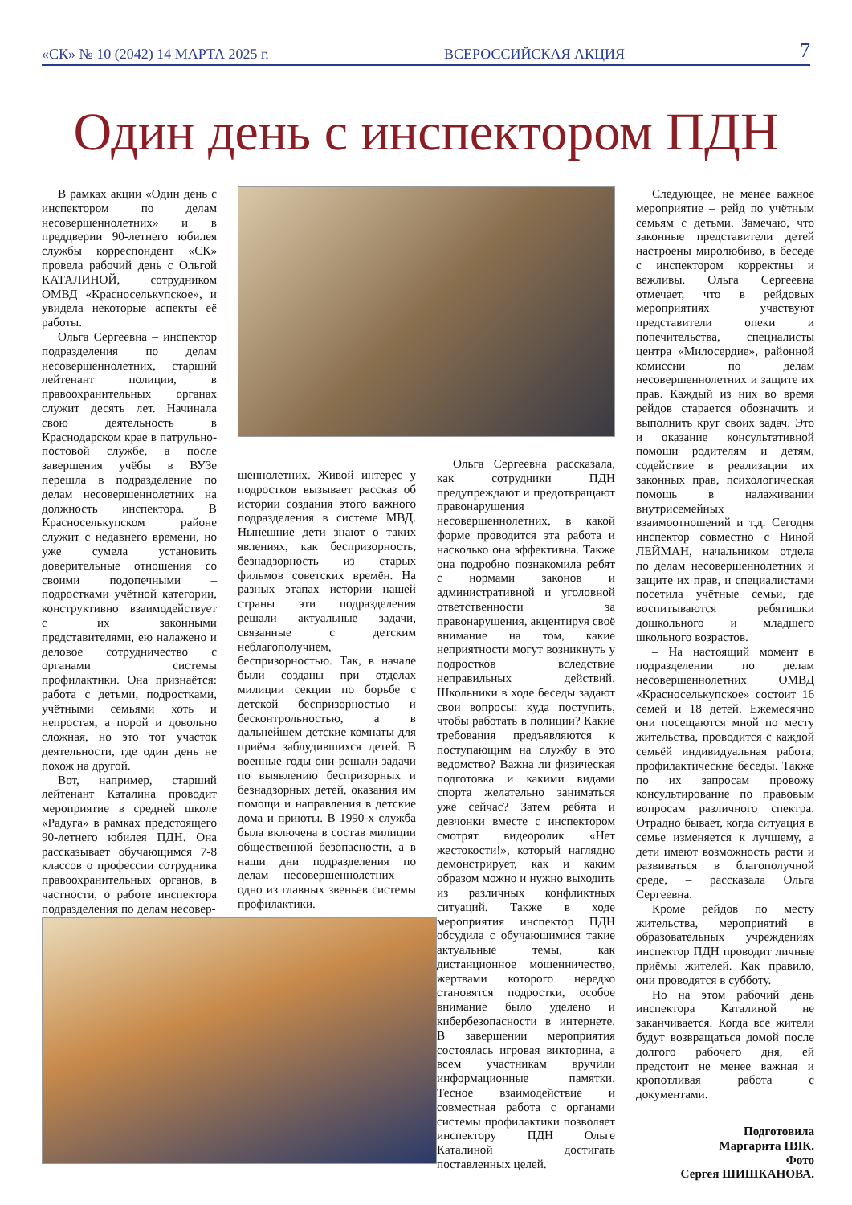«СК» № 10 (2042) 14 МАРТА 2025 г. ВСЕРОССИЙСКАЯ АКЦИЯ 7
Один день с инспектором ПДН
В рамках акции «Один день с инспектором по делам несовершеннолетних» и в преддверии 90-летнего юбилея службы корреспондент «СК» провела рабочий день с Ольгой КАТАЛИНОЙ, сотрудником ОМВД «Красноселькупское», и увидела некоторые аспекты её работы.
Ольга Сергеевна – инспектор подразделения по делам несовершеннолетних, старший лейтенант полиции, в правоохранительных органах служит десять лет. Начинала свою деятельность в Краснодарском крае в патрульно-постовой службе, а после завершения учёбы в ВУЗе перешла в подразделение по делам несовершеннолетних на должность инспектора. В Красноселькупском районе служит с недавнего времени, но уже сумела установить доверительные отношения со своими подопечными – подростками учётной категории, конструктивно взаимодействует с их законными представителями, ею налажено и деловое сотрудничество с органами системы профилактики. Она признаётся: работа с детьми, подростками, учётными семьями хоть и непростая, а порой и довольно сложная, но это тот участок деятельности, где один день не похож на другой.
Вот, например, старший лейтенант Каталина проводит мероприятие в средней школе «Радуга» в рамках предстоящего 90-летнего юбилея ПДН. Она рассказывает обучающимся 7-8 классов о профессии сотрудника правоохранительных органов, в частности, о работе инспектора подразделения по делам несовер-
шеннолетних. Живой интерес у подростков вызывает рассказ об истории создания этого важного подразделения в системе МВД. Нынешние дети знают о таких явлениях, как беспризорность, безнадзорность из старых фильмов советских времён. На разных этапах истории нашей страны эти подразделения решали актуальные задачи, связанные с детским неблагополучием, беспризорностью. Так, в начале были созданы при отделах милиции секции по борьбе с детской беспризорностью и бесконтрольностью, а в дальнейшем детские комнаты для приёма заблудившихся детей. В военные годы они решали задачи по выявлению беспризорных и безнадзорных детей, оказания им помощи и направления в детские дома и приюты. В 1990-х служба была включена в состав милиции общественной безопасности, а в наши дни подразделения по делам несовершеннолетних – одно из главных звеньев системы профилактики.
Ольга Сергеевна рассказала, как сотрудники ПДН предупреждают и предотвращают правонарушения несовершеннолетних, в какой форме проводится эта работа и насколько она эффективна. Также она подробно познакомила ребят с нормами законов и административной и уголовной ответственности за правонарушения, акцентируя своё внимание на том, какие неприятности могут возникнуть у подростков вследствие неправильных действий. Школьники в ходе беседы задают свои вопросы: куда поступить, чтобы работать в полиции? Какие требования предъявляются к поступающим на службу в это ведомство? Важна ли физическая подготовка и какими видами спорта желательно заниматься уже сейчас? Затем ребята и девчонки вместе с инспектором смотрят видеоролик «Нет жестокости!», который наглядно демонстрирует, как и каким образом можно и нужно выходить из различных конфликтных ситуаций. Также в ходе мероприятия инспектор ПДН обсудила с обучающимися такие актуальные темы, как дистанционное мошенничество, жертвами которого нередко становятся подростки, особое внимание было уделено и кибербезопасности в интернете. В завершении мероприятия состоялась игровая викторина, а всем участникам вручили информационные памятки. Тесное взаимодействие и совместная работа с органами системы профилактики позволяет инспектору ПДН Ольге Каталиной достигать поставленных целей.
Следующее, не менее важное мероприятие – рейд по учётным семьям с детьми. Замечаю, что законные представители детей настроены миролюбиво, в беседе с инспектором корректны и вежливы. Ольга Сергеевна отмечает, что в рейдовых мероприятиях участвуют представители опеки и попечительства, специалисты центра «Милосердие», районной комиссии по делам несовершеннолетних и защите их прав. Каждый из них во время рейдов старается обозначить и выполнить круг своих задач. Это и оказание консультативной помощи родителям и детям, содействие в реализации их законных прав, психологическая помощь в налаживании внутрисемейных взаимоотношений и т.д. Сегодня инспектор совместно с Ниной ЛЕЙМАН, начальником отдела по делам несовершеннолетних и защите их прав, и специалистами посетила учётные семьи, где воспитываются ребятишки дошкольного и младшего школьного возрастов.
– На настоящий момент в подразделении по делам несовершеннолетних ОМВД «Красноселькупское» состоит 16 семей и 18 детей. Ежемесячно они посещаются мной по месту жительства, проводится с каждой семьёй индивидуальная работа, профилактические беседы. Также по их запросам провожу консультирование по правовым вопросам различного спектра. Отрадно бывает, когда ситуация в семье изменяется к лучшему, а дети имеют возможность расти и развиваться в благополучной среде, – рассказала Ольга Сергеевна.
Кроме рейдов по месту жительства, мероприятий в образовательных учреждениях инспектор ПДН проводит личные приёмы жителей. Как правило, они проводятся в субботу.
Но на этом рабочий день инспектора Каталиной не заканчивается. Когда все жители будут возвращаться домой после долгого рабочего дня, ей предстоит не менее важная и кропотливая работа с документами.
Подготовила
Маргарита ПЯК.
Фото
Сергея ШИШКАНОВА.